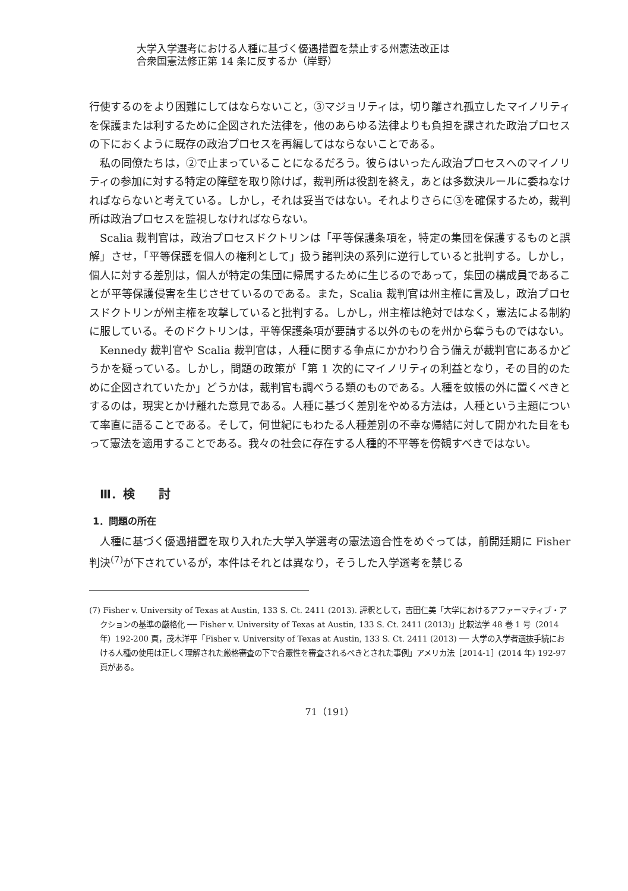大学入学選考における人種に基づく優遇措置を禁止する州憲法改正は
合衆国憲法修正第 14 条に反するか（岸野）
行使するのをより困難にしてはならないこと，③マジョリティは，切り離され孤立したマイノリティを保護または利するために企図された法律を，他のあらゆる法律よりも負担を課された政治プロセスの下におくように既存の政治プロセスを再編してはならないことである。
私の同僚たちは，②で止まっていることになるだろう。彼らはいったん政治プロセスへのマイノリティの参加に対する特定の障壁を取り除けば，裁判所は役割を終え，あとは多数決ルールに委ねなければならないと考えている。しかし，それは妥当ではない。それよりさらに③を確保するため，裁判所は政治プロセスを監視しなければならない。
Scalia 裁判官は，政治プロセスドクトリンは「平等保護条項を，特定の集団を保護するものと誤解」させ，「平等保護を個人の権利として」扱う諸判決の系列に逆行していると批判する。しかし，個人に対する差別は，個人が特定の集団に帰属するために生じるのであって，集団の構成員であることが平等保護侵害を生じさせているのである。また，Scalia 裁判官は州主権に言及し，政治プロセスドクトリンが州主権を攻撃していると批判する。しかし，州主権は絶対ではなく，憲法による制約に服している。そのドクトリンは，平等保護条項が要請する以外のものを州から奪うものではない。
Kennedy 裁判官や Scalia 裁判官は，人種に関する争点にかかわり合う備えが裁判官にあるかどうかを疑っている。しかし，問題の政策が「第 1 次的にマイノリティの利益となり，その目的のために企図されていたか」どうかは，裁判官も調べうる類のものである。人種を蚊帳の外に置くべきとするのは，現実とかけ離れた意見である。人種に基づく差別をやめる方法は，人種という主題について率直に語ることである。そして，何世紀にもわたる人種差別の不幸な帰結に対して開かれた目をもって憲法を適用することである。我々の社会に存在する人種的不平等を傍観すべきではない。
Ⅲ．検　　討
1．問題の所在
人種に基づく優遇措置を取り入れた大学入学選考の憲法適合性をめぐっては，前開廷期に Fisher 判決<sup>(7)</sup>が下されているが，本件はそれとは異なり，そうした入学選考を禁じる
(7) Fisher v. University of Texas at Austin, 133 S. Ct. 2411 (2013). 評釈として，吉田仁美「大学におけるアファーマティブ・アクションの基準の厳格化 ── Fisher v. University of Texas at Austin, 133 S. Ct. 2411 (2013)」比較法学 48 巻 1 号（2014 年）192-200 頁，茂木洋平「Fisher v. University of Texas at Austin, 133 S. Ct. 2411 (2013) ── 大学の入学者選抜手続における人種の使用は正しく理解された厳格審査の下で合憲性を審査されるべきとされた事例」アメリカ法［2014-1］(2014 年) 192-97 頁がある。
71（191）